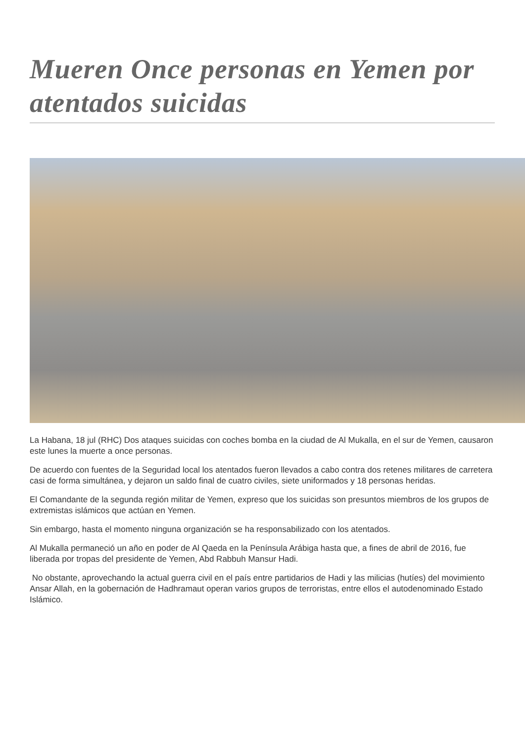Mueren Once personas en Yemen por atentados suicidas
La Habana, 18 jul (RHC) Dos ataques suicidas con coches bomba en la ciudad de Al Mukalla, en el sur de Yemen, causaron este lunes la muerte a once personas.
De acuerdo con fuentes de la Seguridad local los atentados fueron llevados a cabo contra dos retenes militares de carretera casi de forma simultánea, y dejaron un saldo final de cuatro civiles, siete uniformados y 18 personas heridas.
El Comandante de la segunda región militar de Yemen, expreso que los suicidas son presuntos miembros de los grupos de extremistas islámicos que actúan en Yemen.
Sin embargo, hasta el momento ninguna organización se ha responsabilizado con los atentados.
Al Mukalla permaneció un año en poder de Al Qaeda en la Península Arábiga hasta que, a fines de abril de 2016, fue liberada por tropas del presidente de Yemen, Abd Rabbuh Mansur Hadi.
No obstante, aprovechando la actual guerra civil en el país entre partidarios de Hadi y las milicias (hutíes) del movimiento Ansar Allah, en la gobernación de Hadhramaut operan varios grupos de terroristas, entre ellos el autodenominado Estado Islámico.